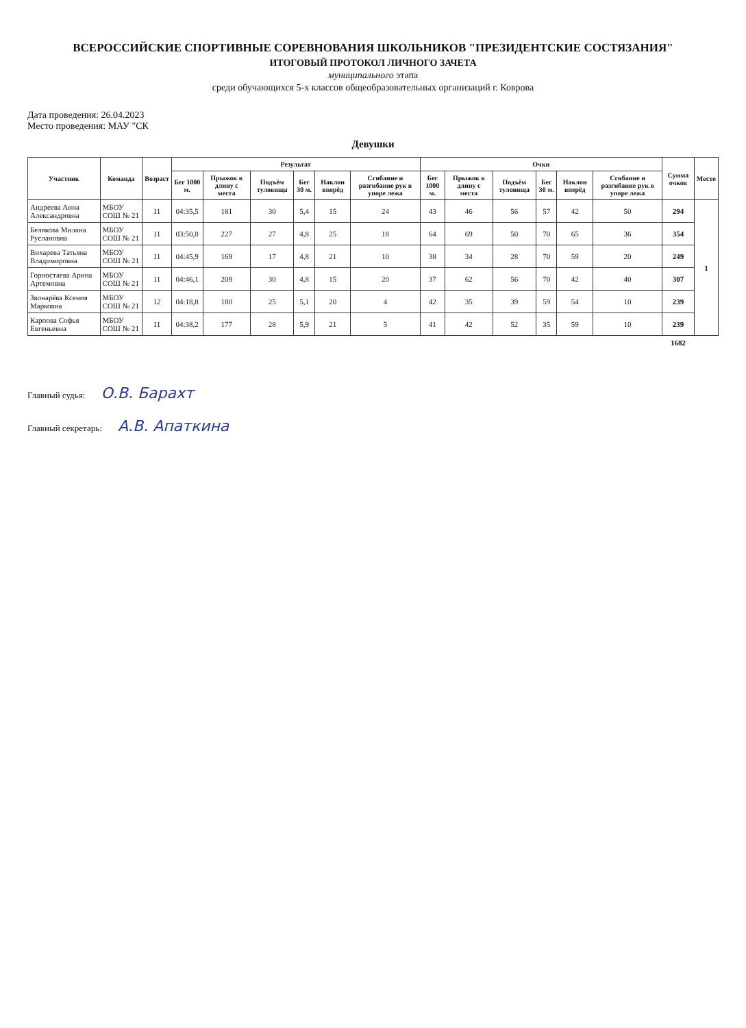ВСЕРОССИЙСКИЕ СПОРТИВНЫЕ СОРЕВНОВАНИЯ ШКОЛЬНИКОВ "ПРЕЗИДЕНТСКИЕ СОСТЯЗАНИЯ"
ИТОГОВЫЙ ПРОТОКОЛ ЛИЧНОГО ЗАЧЕТА
муниципального этапа
среди обучающихся 5-х классов общеобразовательных организаций г. Коврова
Дата проведения: 26.04.2023
Место проведения: МАУ "СК
Девушки
| Участник | Команда | Возраст | Результат | | | | | | Очки | | | | | | Сумма очков | Место |
| --- | --- | --- | --- | --- | --- | --- | --- | --- | --- | --- | --- | --- | --- | --- | --- | --- |
| | | | Бег 1000 м. | Прыжок в длину с места | Подъём туловища | Бег 30 м. | Наклон вперёд | Сгибание и разгибание рук в упоре лежа | Бег 1000 м. | Прыжок в длину с места | Подъём туловища | Бег 30 м. | Наклон вперёд | Сгибание и разгибание рук в упоре лежа | | |
| Андреева Анна Александровна | МБОУ СОШ № 21 | 11 | 04:35,5 | 181 | 30 | 5,4 | 15 | 24 | 43 | 46 | 56 | 57 | 42 | 50 | 294 | 1 |
| Белякова Милана Руслановна | МБОУ СОШ № 21 | 11 | 03:50,8 | 227 | 27 | 4,8 | 25 | 18 | 64 | 69 | 50 | 70 | 65 | 36 | 354 | |
| Вихарева Татьяна Владимировна | МБОУ СОШ № 21 | 11 | 04:45,9 | 169 | 17 | 4,8 | 21 | 10 | 38 | 34 | 28 | 70 | 59 | 20 | 249 | |
| Горностаева Арина Артемовна | МБОУ СОШ № 21 | 11 | 04:46,1 | 209 | 30 | 4,8 | 15 | 20 | 37 | 62 | 56 | 70 | 42 | 40 | 307 | |
| Звонарёва Ксения Марковна | МБОУ СОШ № 21 | 12 | 04:18,8 | 180 | 25 | 5,1 | 20 | 4 | 42 | 35 | 39 | 59 | 54 | 10 | 239 | |
| Карпова Софья Евгеньевна | МБОУ СОШ № 21 | 11 | 04:38,2 | 177 | 28 | 5,9 | 21 | 5 | 41 | 42 | 52 | 35 | 59 | 10 | 239 | |
| | | | | | | | | | | | | | | | 1682 | |
Главный судья: О.В. Барахт
Главный секретарь: А.В. Апаткина